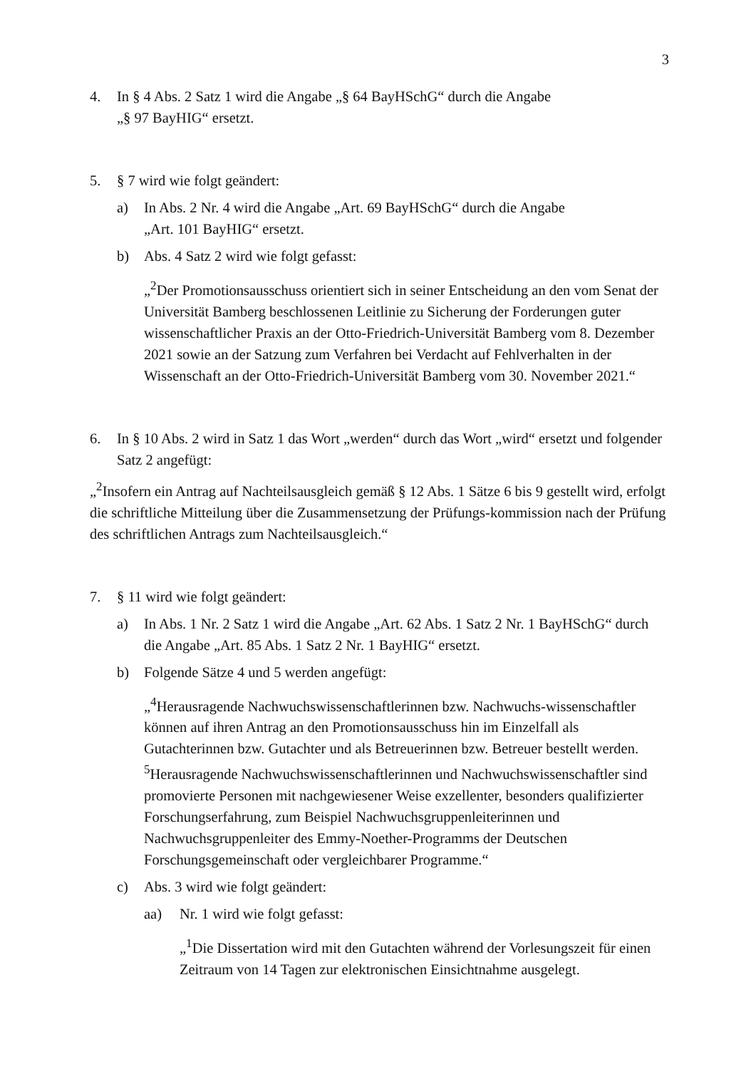3
4. In § 4 Abs. 2 Satz 1 wird die Angabe „§ 64 BayHSchG“ durch die Angabe
„§ 97 BayHIG“ ersetzt.
5. § 7 wird wie folgt geändert:
a) In Abs. 2 Nr. 4 wird die Angabe „Art. 69 BayHSchG“ durch die Angabe
„Art. 101 BayHIG“ ersetzt.
b) Abs. 4 Satz 2 wird wie folgt gefasst:
„<sup>2</sup>Der Promotionsausschuss orientiert sich in seiner Entscheidung an den vom Senat der Universität Bamberg beschlossenen Leitlinie zu Sicherung der Forderungen guter wissenschaftlicher Praxis an der Otto-Friedrich-Universität Bamberg vom 8. Dezember 2021 sowie an der Satzung zum Verfahren bei Verdacht auf Fehlverhalten in der Wissenschaft an der Otto-Friedrich-Universität Bamberg vom 30. November 2021.“
6. In § 10 Abs. 2 wird in Satz 1 das Wort „werden“ durch das Wort „wird“ ersetzt und folgender Satz 2 angefügt:
„<sup>2</sup>Insofern ein Antrag auf Nachteilsausgleich gemäß § 12 Abs. 1 Sätze 6 bis 9 gestellt wird, erfolgt die schriftliche Mitteilung über die Zusammensetzung der Prüfungs-kommission nach der Prüfung des schriftlichen Antrags zum Nachteilsausgleich.“
7. § 11 wird wie folgt geändert:
a) In Abs. 1 Nr. 2 Satz 1 wird die Angabe „Art. 62 Abs. 1 Satz 2 Nr. 1 BayHSchG“ durch die Angabe „Art. 85 Abs. 1 Satz 2 Nr. 1 BayHIG“ ersetzt.
b) Folgende Sätze 4 und 5 werden angefügt:
„<sup>4</sup>Herausragende Nachwuchswissenschaftlerinnen bzw. Nachwuchs-wissenschaftler können auf ihren Antrag an den Promotionsausschuss hin im Einzelfall als Gutachterinnen bzw. Gutachter und als Betreuerinnen bzw. Betreuer bestellt werden. <sup>5</sup>Herausragende Nachwuchswissenschaftlerinnen und Nachwuchswissenschaftler sind promovierte Personen mit nachgewiesener Weise exzellenter, besonders qualifizierter Forschungserfahrung, zum Beispiel Nachwuchsgruppenleiterinnen und Nachwuchsgruppenleiter des Emmy-Noether-Programms der Deutschen Forschungsgemeinschaft oder vergleichbarer Programme.“
c) Abs. 3 wird wie folgt geändert:
aa) Nr. 1 wird wie folgt gefasst:
„<sup>1</sup>Die Dissertation wird mit den Gutachten während der Vorlesungszeit für einen Zeitraum von 14 Tagen zur elektronischen Einsichtnahme ausgelegt.